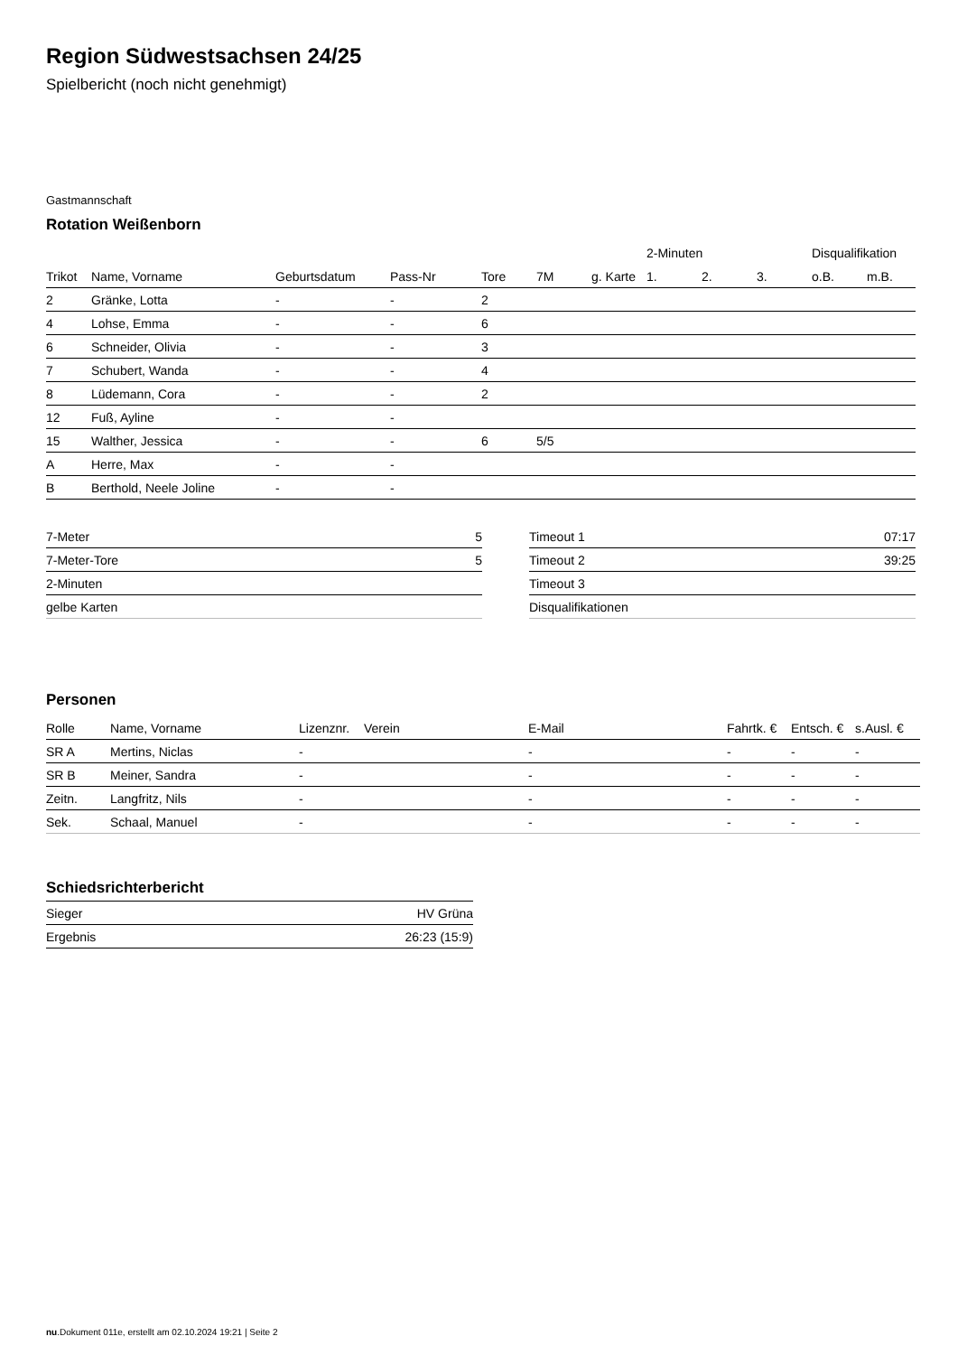Region Südwestsachsen 24/25
Spielbericht (noch nicht genehmigt)
Gastmannschaft
Rotation Weißenborn
| | | | | | | | 2-Minuten | | | Disqualifikation | |
| --- | --- | --- | --- | --- | --- | --- | --- | --- | --- | --- | --- |
| Trikot | Name, Vorname | Geburtsdatum | Pass-Nr | Tore | 7M | g. Karte | 1. | 2. | 3. | o.B. | m.B. |
| 2 | Gränke, Lotta | - | - | 2 | | | | | | | |
| 4 | Lohse, Emma | - | - | 6 | | | | | | | |
| 6 | Schneider, Olivia | - | - | 3 | | | | | | | |
| 7 | Schubert, Wanda | - | - | 4 | | | | | | | |
| 8 | Lüdemann, Cora | - | - | 2 | | | | | | | |
| 12 | Fuß, Ayline | - | - | | | | | | | | |
| 15 | Walther, Jessica | - | - | 6 | 5/5 | | | | | | |
| A | Herre, Max | - | - | | | | | | | | |
| B | Berthold, Neele Joline | - | - | | | | | | | | |
| 7-Meter | 5 |
| 7-Meter-Tore | 5 |
| 2-Minuten | |
| gelbe Karten | |
| Timeout 1 | 07:17 |
| Timeout 2 | 39:25 |
| Timeout 3 | |
| Disqualifikationen | |
Personen
| Rolle | Name, Vorname | Lizenznr. | Verein | E-Mail | Fahrtk. € | Entsch. € | s.Ausl. € |
| --- | --- | --- | --- | --- | --- | --- | --- |
| SR A | Mertins, Niclas | - | | - | - | - | - |
| SR B | Meiner, Sandra | - | | - | - | - | - |
| Zeitn. | Langfritz, Nils | - | | - | - | - | - |
| Sek. | Schaal, Manuel | - | | - | - | - | - |
Schiedsrichterbericht
| Sieger | HV Grüna |
| Ergebnis | 26:23 (15:9) |
nu.Dokument 011e, erstellt am 02.10.2024 19:21 | Seite 2